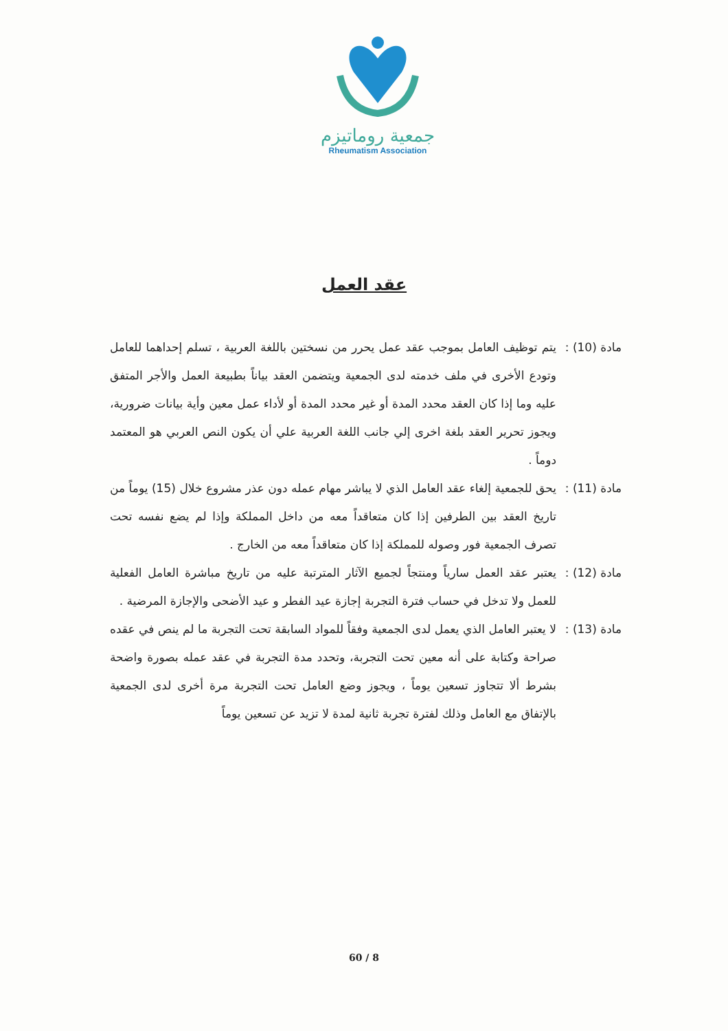جمعية روماتيزم
Rheumatism Association
عقد العمل
مادة (10) : يتم توظيف العامل بموجب عقد عمل يحرر من نسختين باللغة العربية ، تسلم إحداهما للعامل وتودع الأخرى في ملف خدمته لدى الجمعية ويتضمن العقد بياناً بطبيعة العمل والأجر المتفق عليه وما إذا كان العقد محدد المدة أو غير محدد المدة أو لأداء عمل معين وأية بيانات ضرورية، ويجوز تحرير العقد بلغة اخرى إلي جانب اللغة العربية علي أن يكون النص العربي هو المعتمد دوماً .
مادة (11) : يحق للجمعية إلغاء عقد العامل الذي لا يباشر مهام عمله دون عذر مشروع خلال (15) يوماً من تاريخ العقد بين الطرفين إذا كان متعاقداً معه من داخل المملكة وإذا لم يضع نفسه تحت تصرف الجمعية فور وصوله للمملكة إذا كان متعاقداً معه من الخارج .
مادة (12) : يعتبر عقد العمل سارياً ومنتجاً لجميع الآثار المترتبة عليه من تاريخ مباشرة العامل الفعلية للعمل ولا تدخل في حساب فترة التجربة إجازة عيد الفطر و عيد الأضحى والإجازة المرضية .
مادة (13) : لا يعتبر العامل الذي يعمل لدى الجمعية وفقاً للمواد السابقة تحت التجربة ما لم ينص في عقده صراحة وكتابة على أنه معين تحت التجربة، وتحدد مدة التجربة في عقد عمله بصورة واضحة بشرط ألا تتجاوز تسعين يوماً ، ويجوز وضع العامل تحت التجربة مرة أخرى لدى الجمعية بالإتفاق مع العامل وذلك لفترة تجربة ثانية لمدة لا تزيد عن تسعين يوماً
60 / 8